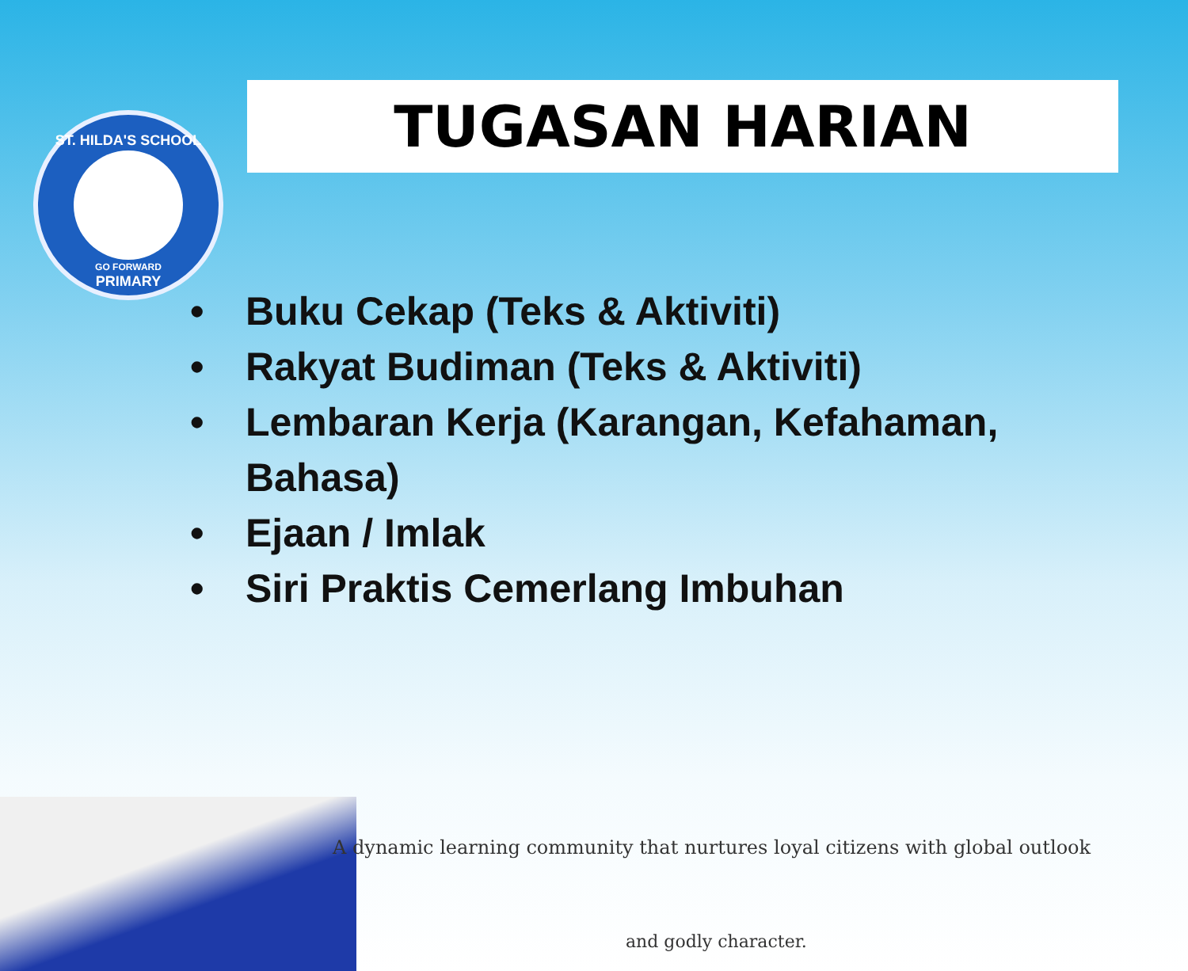ST. HILDA'S SCHOOL
GO FORWARD
PRIMARY
TUGASAN HARIAN
• Buku Cekap (Teks & Aktiviti)
• Rakyat Budiman (Teks & Aktiviti)
• Lembaran Kerja (Karangan, Kefahaman, Bahasa)
• Ejaan / Imlak
• Siri Praktis Cemerlang Imbuhan
A dynamic learning community that nurtures loyal citizens with global outlook
and godly character.